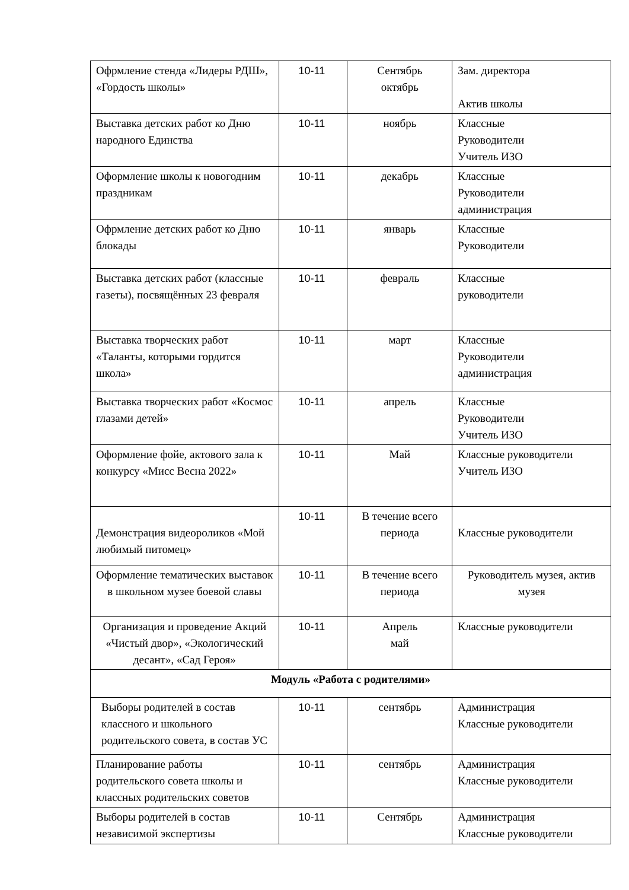| Офрмление стенда «Лидеры РДШ», «Гордость школы» | 10-11 | Сентябрь октябрь | Зам. директора Актив школы |
| Выставка детских работ ко Дню народного Единства | 10-11 | ноябрь | Классные Руководители Учитель ИЗО |
| Оформление школы к новогодним праздникам | 10-11 | декабрь | Классные Руководители администрация |
| Офрмление детских работ ко Дню блокады | 10-11 | январь | Классные Руководители |
| Выставка детских работ (классные газеты), посвящённых 23 февраля | 10-11 | февраль | Классные руководители |
| Выставка творческих работ «Таланты, которыми гордится школа» | 10-11 | март | Классные Руководители администрация |
| Выставка творческих работ «Космос глазами детей» | 10-11 | апрель | Классные Руководители Учитель ИЗО |
| Оформление фойе, актового зала к конкурсу «Мисс Весна 2022» | 10-11 | Май | Классные руководители Учитель ИЗО |
| Демонстрация видеороликов «Мой любимый питомец» | 10-11 | В течение всего периода | Классные руководители |
| Оформление тематических выставок в школьном музее боевой славы | 10-11 | В течение всего периода | Руководитель музея, актив музея |
| Организация и проведение Акций «Чистый двор», «Экологический десант», «Сад Героя» | 10-11 | Апрель май | Классные руководители |
| Модуль «Работа с родителями» | | | |
| Выборы родителей в состав классного и школьного родительского совета, в состав УС | 10-11 | сентябрь | Администрация Классные руководители |
| Планирование работы родительского совета школы и классных родительских советов | 10-11 | сентябрь | Администрация Классные руководители |
| Выборы родителей в состав независимой экспертизы | 10-11 | Сентябрь | Администрация Классные руководители |